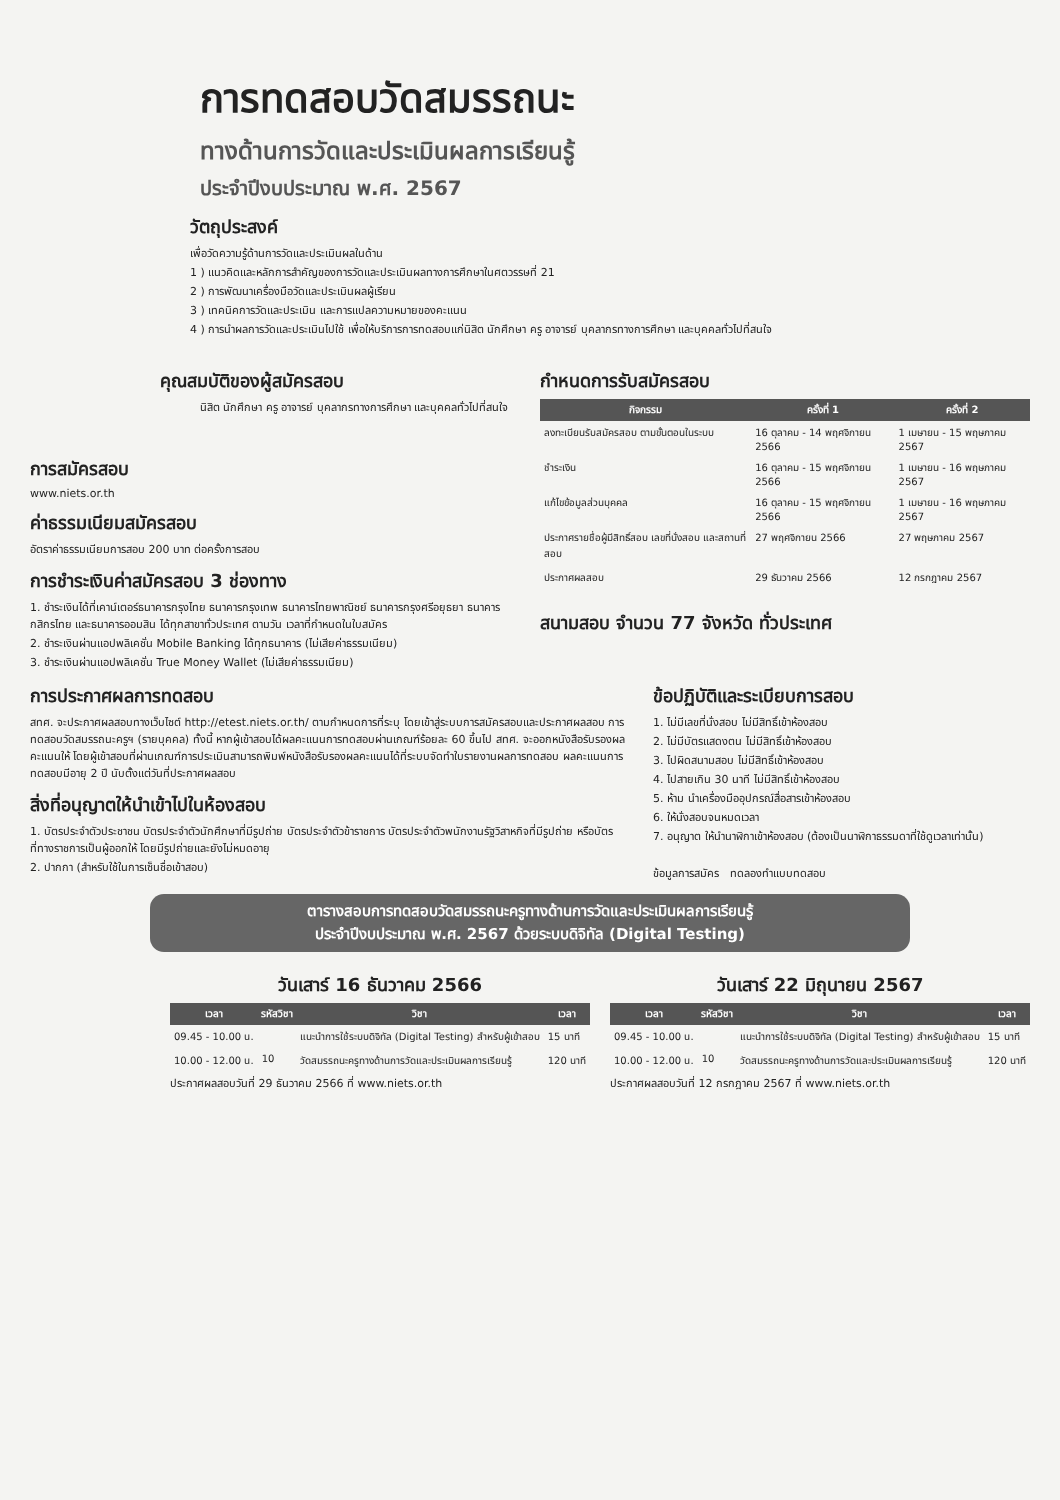การทดสอบวัดสมรรถนะ
ทางด้านการวัดและประเมินผลการเรียนรู้
ประจำปีงบประมาณ พ.ศ. 2567
วัตถุประสงค์
เพื่อวัดความรู้ด้านการวัดและประเมินผลในด้าน
1 ) แนวคิดและหลักการสำคัญของการวัดและประเมินผลทางการศึกษาในศตวรรษที่ 21
2 ) การพัฒนาเครื่องมือวัดและประเมินผลผู้เรียน
3 ) เทคนิคการวัดและประเมิน และการแปลความหมายของคะแนน
4 ) การนำผลการวัดและประเมินไปใช้ เพื่อให้บริการการทดสอบแก่นิสิต นักศึกษา ครู อาจารย์ บุคลากรทางการศึกษา และบุคคลทั่วไปที่สนใจ
คุณสมบัติของผู้สมัครสอบ
นิสิต นักศึกษา ครู อาจารย์ บุคลากรทางการศึกษา และบุคคลทั่วไปที่สนใจ
การสมัครสอบ
www.niets.or.th
ค่าธรรมเนียมสมัครสอบ
อัตราค่าธรรมเนียมการสอบ 200 บาท ต่อครั้งการสอบ
การชำระเงินค่าสมัครสอบ 3 ช่องทาง
1. ชำระเงินได้ที่เคาน์เตอร์ธนาคารกรุงไทย ธนาคารกรุงเทพ ธนาคารไทยพาณิชย์ ธนาคารกรุงศรีอยุธยา ธนาคารกสิกรไทย และธนาคารออมสิน ได้ทุกสาขาทั่วประเทศ ตามวัน เวลาที่กำหนดในใบสมัคร
2. ชำระเงินผ่านแอปพลิเคชั่น Mobile Banking ได้ทุกธนาคาร (ไม่เสียค่าธรรมเนียม)
3. ชำระเงินผ่านแอปพลิเคชั่น True Money Wallet (ไม่เสียค่าธรรมเนียม)
กำหนดการรับสมัครสอบ
| กิจกรรม | ครั้งที่ 1 | ครั้งที่ 2 |
| --- | --- | --- |
| ลงทะเบียนรับสมัครสอบ ตามขั้นตอนในระบบ | 16 ตุลาคม - 14 พฤศจิกายน 2566 | 1 เมษายน - 15 พฤษภาคม 2567 |
| ชำระเงิน | 16 ตุลาคม - 15 พฤศจิกายน 2566 | 1 เมษายน - 16 พฤษภาคม 2567 |
| แก้ไขข้อมูลส่วนบุคคล | 16 ตุลาคม - 15 พฤศจิกายน 2566 | 1 เมษายน - 16 พฤษภาคม 2567 |
| ประกาศรายชื่อผู้มีสิทธิ์สอบ เลขที่นั่งสอบ และสถานที่สอบ | 27 พฤศจิกายน 2566 | 27 พฤษภาคม 2567 |
| ประกาศผลสอบ | 29 ธันวาคม 2566 | 12 กรกฎาคม 2567 |
สนามสอบ จำนวน 77 จังหวัด ทั่วประเทศ
การประกาศผลการทดสอบ
สทศ. จะประกาศผลสอบทางเว็บไซต์ http://etest.niets.or.th/ ตามกำหนดการที่ระบุ โดยเข้าสู่ระบบการสมัครสอบและประกาศผลสอบ การทดสอบวัดสมรรถนะครูฯ (รายบุคคล) ทั้งนี้ หากผู้เข้าสอบได้ผลคะแนนการทดสอบผ่านเกณฑ์ร้อยละ 60 ขึ้นไป สทศ. จะออกหนังสือรับรองผลคะแนนให้ โดยผู้เข้าสอบที่ผ่านเกณฑ์การประเมินสามารถพิมพ์หนังสือรับรองผลคะแนนได้ที่ระบบจัดทำใบรายงานผลการทดสอบ ผลคะแนนการทดสอบมีอายุ 2 ปี นับตั้งแต่วันที่ประกาศผลสอบ
สิ่งที่อนุญาตให้นำเข้าไปในห้องสอบ
1. บัตรประจำตัวประชาชน บัตรประจำตัวนักศึกษาที่มีรูปถ่าย บัตรประจำตัวข้าราชการ บัตรประจำตัวพนักงานรัฐวิสาหกิจที่มีรูปถ่าย หรือบัตรที่ทางราชการเป็นผู้ออกให้ โดยมีรูปถ่ายและยังไม่หมดอายุ
2. ปากกา (สำหรับใช้ในการเซ็นชื่อเข้าสอบ)
ข้อปฏิบัติและระเบียบการสอบ
1. ไม่มีเลขที่นั่งสอบ ไม่มีสิทธิ์เข้าห้องสอบ
2. ไม่มีบัตรแสดงตน ไม่มีสิทธิ์เข้าห้องสอบ
3. ไปผิดสนามสอบ ไม่มีสิทธิ์เข้าห้องสอบ
4. ไปสายเกิน 30 นาที ไม่มีสิทธิ์เข้าห้องสอบ
5. ห้าม นำเครื่องมืออุปกรณ์สื่อสารเข้าห้องสอบ
6. ให้นั่งสอบจนหมดเวลา
7. อนุญาต ให้นำนาฬิกาเข้าห้องสอบ (ต้องเป็นนาฬิกาธรรมดาที่ใช้ดูเวลาเท่านั้น)
ข้อมูลการสมัคร ทดลองทำแบบทดสอบ
ตารางสอบการทดสอบวัดสมรรถนะครูทางด้านการวัดและประเมินผลการเรียนรู้
ประจำปีงบประมาณ พ.ศ. 2567 ด้วยระบบดิจิทัล (Digital Testing)
วันเสาร์ 16 ธันวาคม 2566
| เวลา | รหัสวิชา | วิชา | เวลา |
| --- | --- | --- | --- |
| 09.45 - 10.00 น. | | แนะนำการใช้ระบบดิจิทัล (Digital Testing) สำหรับผู้เข้าสอบ | 15 นาที |
| 10.00 - 12.00 น. | 10 | วัดสมรรถนะครูทางด้านการวัดและประเมินผลการเรียนรู้ | 120 นาที |
ประกาศผลสอบวันที่ 29 ธันวาคม 2566 ที่ www.niets.or.th
วันเสาร์ 22 มิถุนายน 2567
| เวลา | รหัสวิชา | วิชา | เวลา |
| --- | --- | --- | --- |
| 09.45 - 10.00 น. | | แนะนำการใช้ระบบดิจิทัล (Digital Testing) สำหรับผู้เข้าสอบ | 15 นาที |
| 10.00 - 12.00 น. | 10 | วัดสมรรถนะครูทางด้านการวัดและประเมินผลการเรียนรู้ | 120 นาที |
ประกาศผลสอบวันที่ 12 กรกฎาคม 2567 ที่ www.niets.or.th